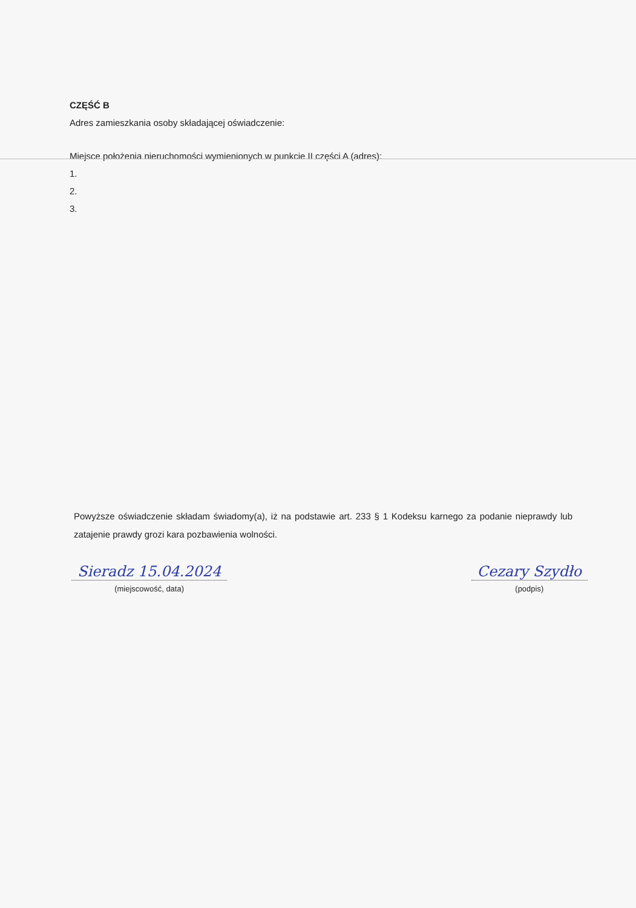CZĘŚĆ B
Adres zamieszkania osoby składającej oświadczenie:
Miejsce położenia nieruchomości wymienionych w punkcie II części A (adres):
1.
2.
3.
Powyższe oświadczenie składam świadomy(a), iż na podstawie art. 233 § 1 Kodeksu karnego za podanie nieprawdy lub zatajenie prawdy grozi kara pozbawienia wolności.
Sieradz 15.04.2024
(miejscowość, data)
Cezary Szydło
(podpis)